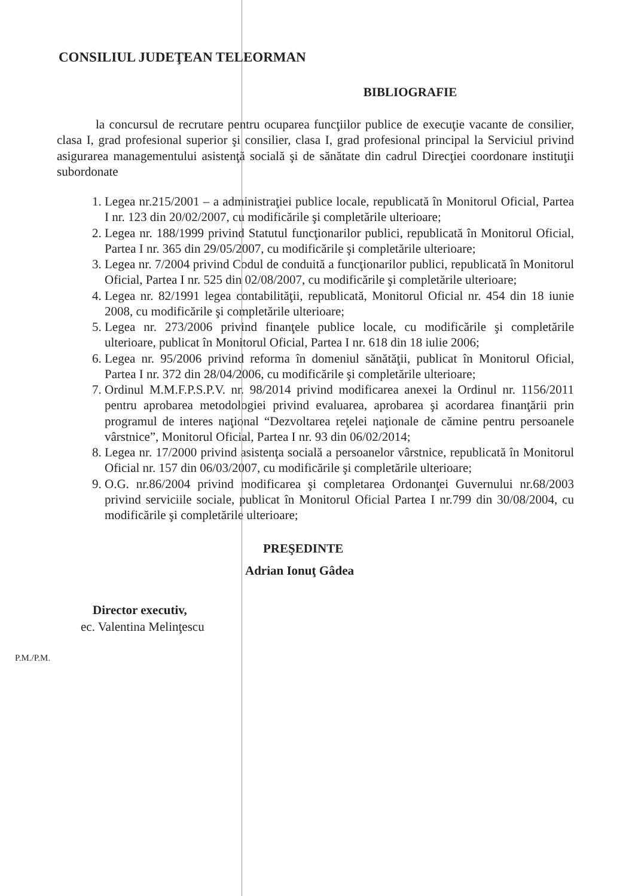CONSILIUL JUDEŢEAN TELEORMAN
BIBLIOGRAFIE
la concursul de recrutare pentru ocuparea funcţiilor publice de execuţie vacante de consilier, clasa I, grad profesional superior şi consilier, clasa I, grad profesional principal la Serviciul privind asigurarea managementului asistenţă socială şi de sănătate din cadrul Direcţiei coordonare instituţii subordonate
1. Legea nr.215/2001 – a administraţiei publice locale, republicată în Monitorul Oficial, Partea I nr. 123 din 20/02/2007, cu modificările şi completările ulterioare;
2. Legea nr. 188/1999 privind Statutul funcţionarilor publici, republicată în Monitorul Oficial, Partea I nr. 365 din 29/05/2007, cu modificările şi completările ulterioare;
3. Legea nr. 7/2004 privind Codul de conduită a funcţionarilor publici, republicată în Monitorul Oficial, Partea I nr. 525 din 02/08/2007, cu modificările şi completările ulterioare;
4. Legea nr. 82/1991 legea contabilităţii, republicată, Monitorul Oficial nr. 454 din 18 iunie 2008, cu modificările şi completările ulterioare;
5. Legea nr. 273/2006 privind finanţele publice locale, cu modificările şi completările ulterioare, publicat în Monitorul Oficial, Partea I nr. 618 din 18 iulie 2006;
6. Legea nr. 95/2006 privind reforma în domeniul sănătăţii, publicat în Monitorul Oficial, Partea I nr. 372 din 28/04/2006, cu modificările şi completările ulterioare;
7. Ordinul M.M.F.P.S.P.V. nr. 98/2014 privind modificarea anexei la Ordinul nr. 1156/2011 pentru aprobarea metodologiei privind evaluarea, aprobarea şi acordarea finanţării prin programul de interes naţional “Dezvoltarea reţelei naţionale de cămine pentru persoanele vârstnice”, Monitorul Oficial, Partea I nr. 93 din 06/02/2014;
8. Legea nr. 17/2000 privind asistenţa socială a persoanelor vârstnice, republicată în Monitorul Oficial nr. 157 din 06/03/2007, cu modificările şi completările ulterioare;
9. O.G. nr.86/2004 privind modificarea şi completarea Ordonanţei Guvernului nr.68/2003 privind serviciile sociale, publicat în Monitorul Oficial Partea I nr.799 din 30/08/2004, cu modificările şi completările ulterioare;
PREŞEDINTE
Adrian Ionuţ Gâdea
Director executiv,
ec. Valentina Melinţescu
P.M./P.M.